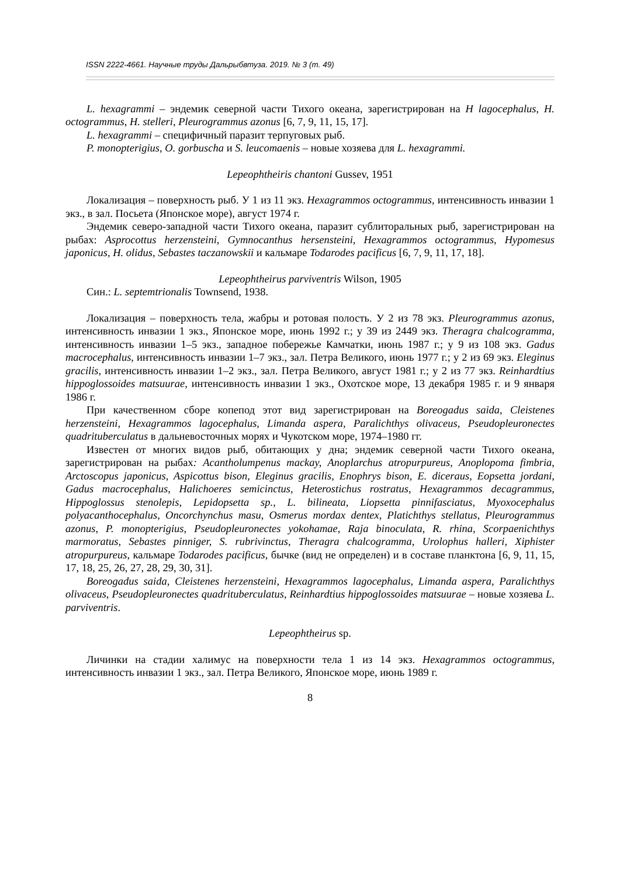ISSN 2222-4661. Научные труды Дальрыбвтуза. 2019. № 3 (т. 49)
L. hexagrammi – эндемик северной части Тихого океана, зарегистрирован на H lagocephalus, H. octogrammus, H. stelleri, Pleurogrammus azonus [6, 7, 9, 11, 15, 17].
L. hexagrammi – специфичный паразит терпуговых рыб.
P. monopterigius, O. gorbuscha и S. leucomaenis – новые хозяева для L. hexagrammi.
Lepeophtheiris chantoni Gussev, 1951
Локализация – поверхность рыб. У 1 из 11 экз. Hexagrammos octogrammus, интенсивность инвазии 1 экз., в зал. Посьета (Японское море), август 1974 г.
Эндемик северо-западной части Тихого океана, паразит сублиторальных рыб, зарегистрирован на рыбах: Asprocottus herzensteini, Gymnocanthus hersensteini, Hexagrammos octogrammus, Hypomesus japonicus, H. olidus, Sebastes taczanowskii и кальмаре Todarodes pacificus [6, 7, 9, 11, 17, 18].
Lepeophtheirus parviventris Wilson, 1905
Син.: L. septemtrionalis Townsend, 1938.
Локализация – поверхность тела, жабры и ротовая полость. У 2 из 78 экз. Pleurogrammus azonus, интенсивность инвазии 1 экз., Японское море, июнь 1992 г.; у 39 из 2449 экз. Theragra chalcogramma, интенсивность инвазии 1–5 экз., западное побережье Камчатки, июнь 1987 г.; у 9 из 108 экз. Gadus macrocephalus, интенсивность инвазии 1–7 экз., зал. Петра Великого, июнь 1977 г.; у 2 из 69 экз. Eleginus gracilis, интенсивность инвазии 1–2 экз., зал. Петра Великого, август 1981 г.; у 2 из 77 экз. Reinhardtius hippoglossoides matsuurae, интенсивность инвазии 1 экз., Охотское море, 13 декабря 1985 г. и 9 января 1986 г.
При качественном сборе копепод этот вид зарегистрирован на Boreogadus saida, Cleistenes herzensteini, Hexagrammos lagocephalus, Limanda aspera, Paralichthys olivaceus, Pseudopleuronectes quadrituberculatus в дальневосточных морях и Чукотском море, 1974–1980 гг.
Известен от многих видов рыб, обитающих у дна; эндемик северной части Тихого океана, зарегистрирован на рыбах: Acantholumpenus mackay, Anoplarchus atropurpureus, Anoplopoma fimbria, Arctoscopus japonicus, Aspicottus bison, Eleginus gracilis, Enophrys bison, E. diceraus, Eopsetta jordani, Gadus macrocephalus, Halichoeres semicinctus, Heterostichus rostratus, Hexagrammos decagrammus, Hippoglossus stenolepis, Lepidopsetta sp., L. bilineata, Liopsetta pinnifasciatus, Myoxocephalus polyacanthocephalus, Oncorchynchus masu, Osmerus mordax dentex, Platichthys stellatus, Pleurogrammus azonus, P. monopterigius, Pseudopleuronectes yokohamae, Raja binoculata, R. rhina, Scorpaenichthys marmoratus, Sebastes pinniger, S. rubrivinctus, Theragra chalcogramma, Urolophus halleri, Xiphister atropurpureus, кальмаре Todarodes pacificus, бычке (вид не определен) и в составе планктона [6, 9, 11, 15, 17, 18, 25, 26, 27, 28, 29, 30, 31].
Boreogadus saida, Cleistenes herzensteini, Hexagrammos lagocephalus, Limanda aspera, Paralichthys olivaceus, Pseudopleuronectes quadrituberculatus, Reinhardtius hippoglossoides matsuurae – новые хозяева L. parviventris.
Lepeophtheirus sp.
Личинки на стадии халимус на поверхности тела 1 из 14 экз. Hexagrammos octogrammus, интенсивность инвазии 1 экз., зал. Петра Великого, Японское море, июнь 1989 г.
8